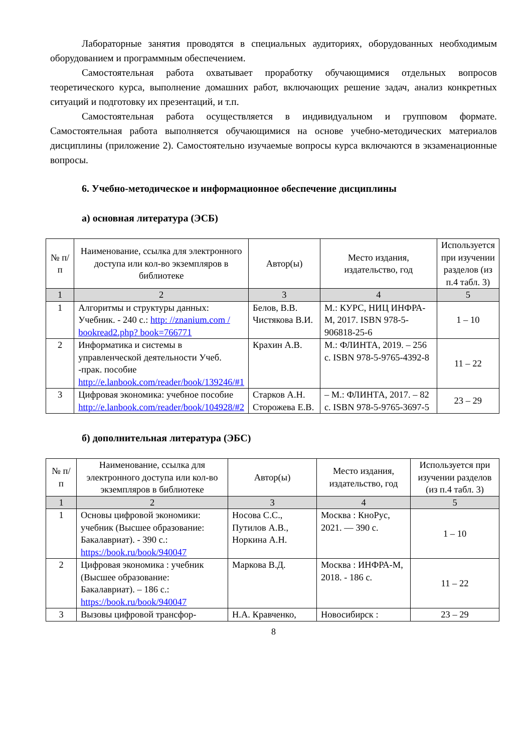Лабораторные занятия проводятся в специальных аудиториях, оборудованных необходимым оборудованием и программным обеспечением.
Самостоятельная работа охватывает проработку обучающимися отдельных вопросов теоретического курса, выполнение домашних работ, включающих решение задач, анализ конкретных ситуаций и подготовку их презентаций, и т.п.
Самостоятельная работа осуществляется в индивидуальном и групповом формате. Самостоятельная работа выполняется обучающимися на основе учебно-методических материалов дисциплины (приложение 2). Самостоятельно изучаемые вопросы курса включаются в экзаменационные вопросы.
6. Учебно-методическое и информационное обеспечение дисциплины
а) основная литература (ЭСБ)
| № п/п | Наименование, ссылка для электронного доступа или кол-во экземпляров в библиотеке | Автор(ы) | Место издания, издательство, год | Используется при изучении разделов (из п.4 табл. 3) |
| --- | --- | --- | --- | --- |
| 1 | 2 | 3 | 4 | 5 |
| 1 | Алгоритмы и структуры данных: Учебник. - 240 с.: http: //znanium.com / bookread2.php? book=766771 | Белов, В.В. Чистякова В.И. | М.: КУРС, НИЦ ИНФРА-М, 2017. ISBN 978-5-906818-25-6 | 1 – 10 |
| 2 | Информатика и системы в управленческой деятельности Учеб. -прак. пособие http://e.lanbook.com/reader/book/139246/#1 | Крахин А.В. | М.: ФЛИНТА, 2019. – 256 с. ISBN 978-5-9765-4392-8 | 11 – 22 |
| 3 | Цифровая экономика: учебное пособие http://e.lanbook.com/reader/book/104928/#2 | Старков А.Н. Сторожева Е.В. | – М.: ФЛИНТА, 2017. – 82 с. ISBN 978-5-9765-3697-5 | 23 – 29 |
б) дополнительная литература (ЭБС)
| № п/п | Наименование, ссылка для электронного доступа или кол-во экземпляров в библиотеке | Автор(ы) | Место издания, издательство, год | Используется при изучении разделов (из п.4 табл. 3) |
| --- | --- | --- | --- | --- |
| 1 | 2 | 3 | 4 | 5 |
| 1 | Основы цифровой экономики: учебник (Высшее образование: Бакалавриат). - 390 с.: https://book.ru/book/940047 | Носова С.С., Путилов А.В., Норкина А.Н. | Москва : КноРус, 2021. — 390 с. | 1 – 10 |
| 2 | Цифровая экономика : учебник (Высшее образование: Бакалавриат). – 186 с.: https://book.ru/book/940047 | Маркова В.Д. | Москва : ИНФРА-М, 2018. - 186 с. | 11 – 22 |
| 3 | Вызовы цифровой трансфор- | Н.А. Кравченко, | Новосибирск : | 23 – 29 |
8